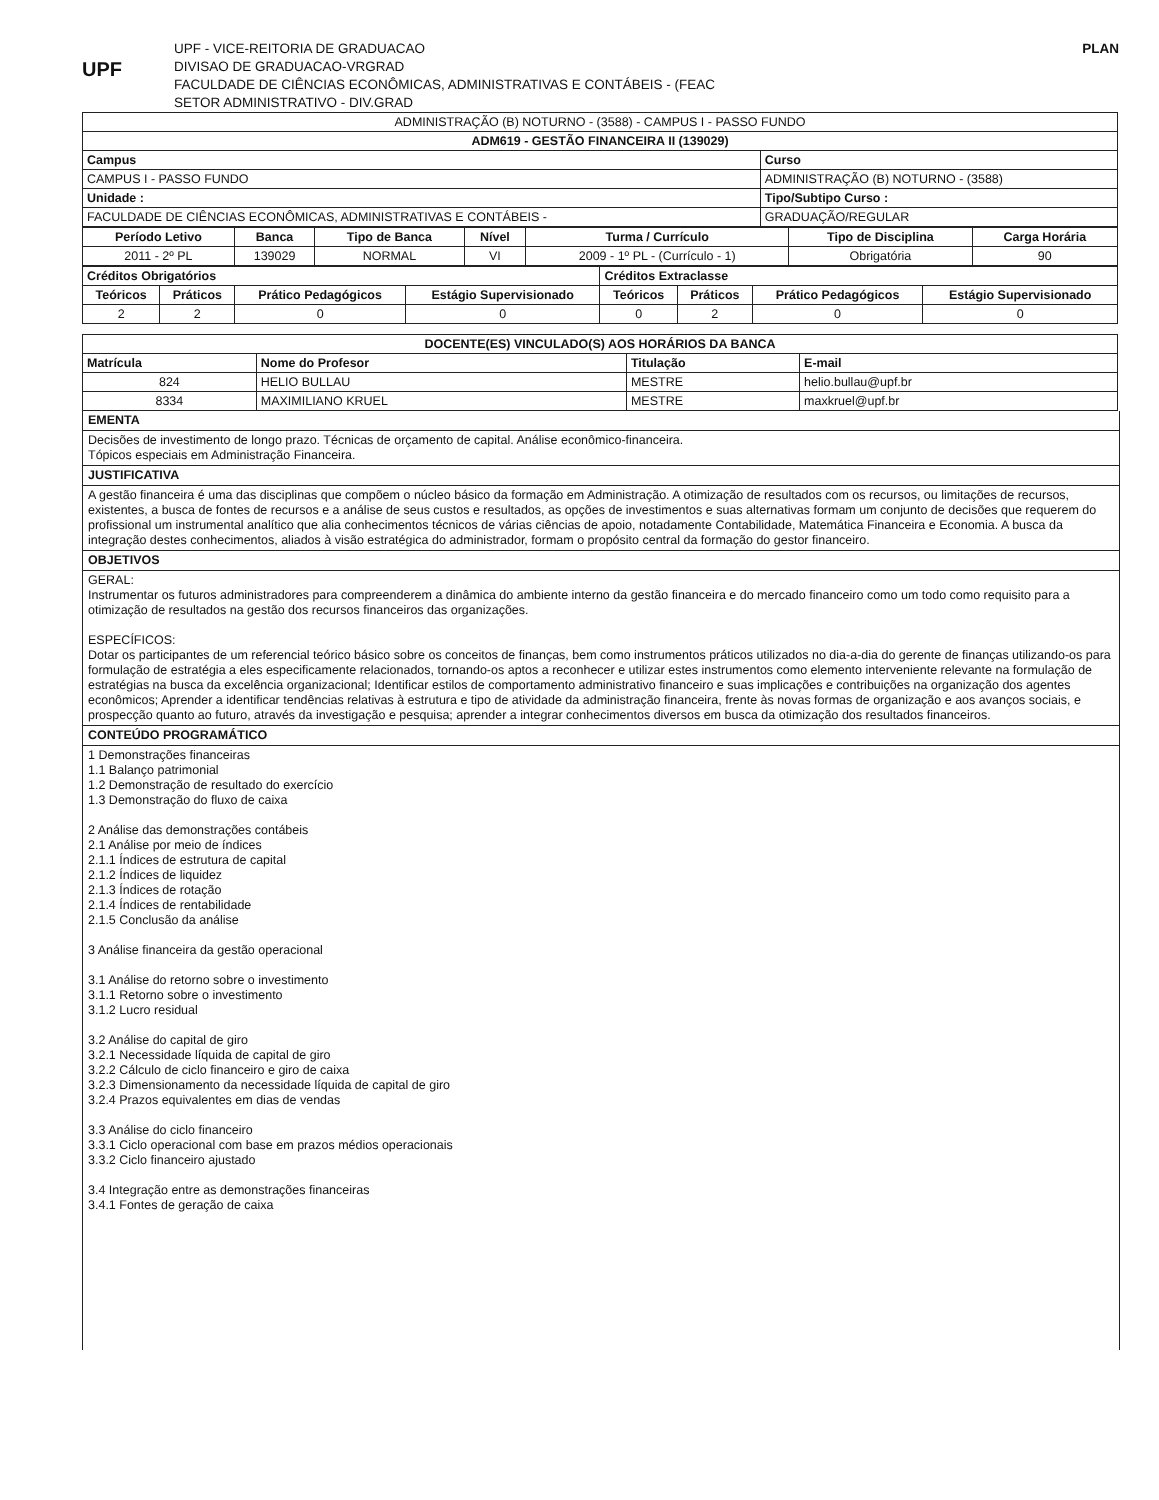UPF
UPF - VICE-REITORIA DE GRADUACAO
DIVISAO DE GRADUACAO-VRGRAD
FACULDADE DE CIÊNCIAS ECONÔMICAS, ADMINISTRATIVAS E CONTÁBEIS - (FEAC
SETOR ADMINISTRATIVO - DIV.GRAD
PLAN
| ADMINISTRAÇÃO (B) NOTURNO - (3588) - CAMPUS I - PASSO FUNDO | |
| ADM619 - GESTÃO FINANCEIRA II (139029) | |
| Campus | Curso |
| CAMPUS I - PASSO FUNDO | ADMINISTRAÇÃO (B) NOTURNO - (3588) |
| Unidade : | Tipo/Subtipo Curso : |
| FACULDADE DE CIÊNCIAS ECONÔMICAS, ADMINISTRATIVAS E CONTÁBEIS - | GRADUAÇÃO/REGULAR |
| Período Letivo | Banca | Tipo de Banca | Nível | Turma / Currículo | Tipo de Disciplina | Carga Horária |
| --- | --- | --- | --- | --- | --- | --- |
| 2011 - 2º PL | 139029 | NORMAL | VI | 2009 - 1º PL - (Currículo - 1) | Obrigatória | 90 |
| Créditos Obrigatórios | | | | Créditos Extraclasse | | | |
| --- | --- | --- | --- | --- | --- | --- | --- |
| Teóricos | Práticos | Prático Pedagógicos | Estágio Supervisionado | Teóricos | Práticos | Prático Pedagógicos | Estágio Supervisionado |
| 2 | 2 | 0 | 0 | 0 | 2 | 0 | 0 |
| DOCENTE(ES) VINCULADO(S) AOS HORÁRIOS DA BANCA | | | |
| --- | --- | --- | --- |
| Matrícula | Nome do Profesor | Titulação | E-mail |
| 824 | HELIO BULLAU | MESTRE | helio.bullau@upf.br |
| 8334 | MAXIMILIANO KRUEL | MESTRE | maxkruel@upf.br |
EMENTA
Decisões de investimento de longo prazo. Técnicas de orçamento de capital. Análise econômico-financeira.
Tópicos especiais em Administração Financeira.
JUSTIFICATIVA
A gestão financeira é uma das disciplinas que compõem o núcleo básico da formação em Administração. A otimização de resultados com os recursos, ou limitações de recursos, existentes, a busca de fontes de recursos e a análise de seus custos e resultados, as opções de investimentos e suas alternativas formam um conjunto de decisões que requerem do profissional um instrumental analítico que alia conhecimentos técnicos de várias ciências de apoio, notadamente Contabilidade, Matemática Financeira e Economia. A busca da integração destes conhecimentos, aliados à visão estratégica do administrador, formam o propósito central da formação do gestor financeiro.
OBJETIVOS
GERAL:
Instrumentar os futuros administradores para compreenderem a dinâmica do ambiente interno da gestão financeira e do mercado financeiro como um todo como requisito para a otimização de resultados na gestão dos recursos financeiros das organizações.
ESPECÍFICOS:
Dotar os participantes de um referencial teórico básico sobre os conceitos de finanças, bem como instrumentos práticos utilizados no dia-a-dia do gerente de finanças utilizando-os para formulação de estratégia a eles especificamente relacionados, tornando-os aptos a reconhecer e utilizar estes instrumentos como elemento interveniente relevante na formulação de estratégias na busca da excelência organizacional; Identificar estilos de comportamento administrativo financeiro e suas implicações e contribuições na organização dos agentes econômicos; Aprender a identificar tendências relativas à estrutura e tipo de atividade da administração financeira, frente às novas formas de organização e aos avanços sociais, e prospecção quanto ao futuro, através da investigação e pesquisa; aprender a integrar conhecimentos diversos em busca da otimização dos resultados financeiros.
CONTEÚDO PROGRAMÁTICO
1 Demonstrações financeiras
1.1 Balanço patrimonial
1.2 Demonstração de resultado do exercício
1.3 Demonstração do fluxo de caixa
2 Análise das demonstrações contábeis
2.1 Análise por meio de índices
2.1.1 Índices de estrutura de capital
2.1.2 Índices de liquidez
2.1.3 Índices de rotação
2.1.4 Índices de rentabilidade
2.1.5 Conclusão da análise
3 Análise financeira da gestão operacional
3.1 Análise do retorno sobre o investimento
3.1.1 Retorno sobre o investimento
3.1.2 Lucro residual
3.2 Análise do capital de giro
3.2.1 Necessidade líquida de capital de giro
3.2.2 Cálculo de ciclo financeiro e giro de caixa
3.2.3 Dimensionamento da necessidade líquida de capital de giro
3.2.4 Prazos equivalentes em dias de vendas
3.3 Análise do ciclo financeiro
3.3.1 Ciclo operacional com base em prazos médios operacionais
3.3.2 Ciclo financeiro ajustado
3.4 Integração entre as demonstrações financeiras
3.4.1 Fontes de geração de caixa